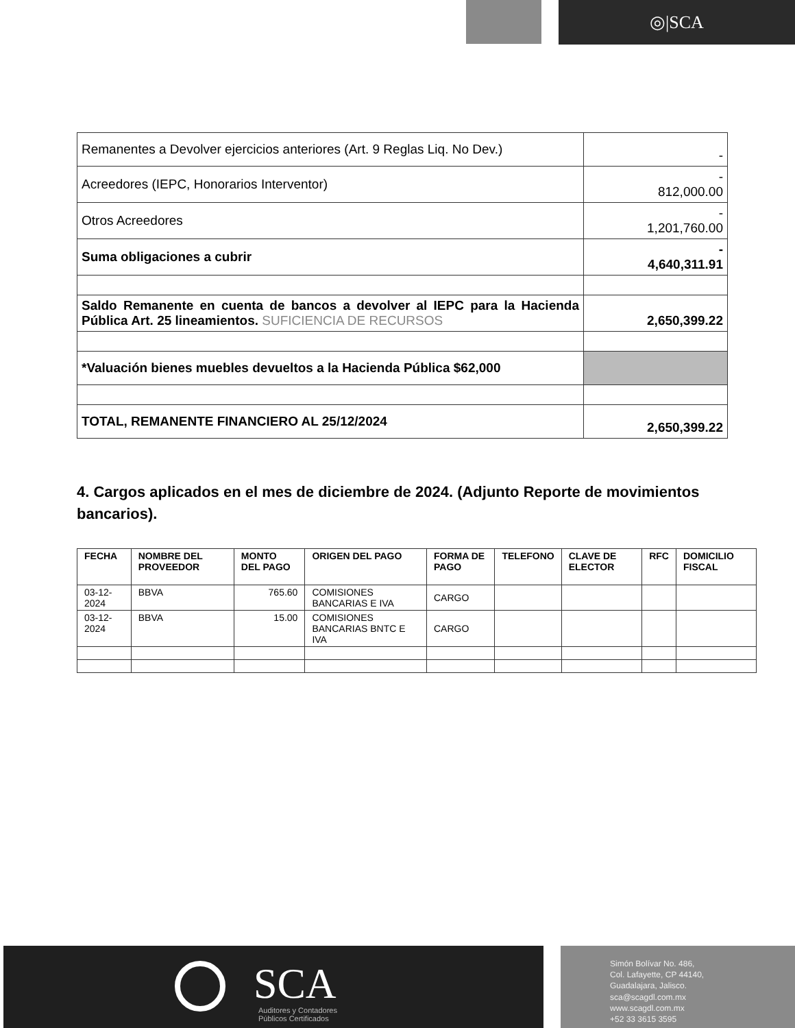◎|SCA
| Remanentes a Devolver ejercicios anteriores (Art. 9 Reglas Liq. No Dev.) | - |
| Acreedores (IEPC, Honorarios Interventor) | - 812,000.00 |
| Otros Acreedores | - 1,201,760.00 |
| Suma obligaciones a cubrir | - 4,640,311.91 |
| Saldo Remanente en cuenta de bancos a devolver al IEPC para la Hacienda Pública Art. 25 lineamientos. SUFICIENCIA DE RECURSOS | 2,650,399.22 |
| *Valuación bienes muebles devueltos a la Hacienda Pública $62,000 | |
| TOTAL, REMANENTE FINANCIERO AL 25/12/2024 | 2,650,399.22 |
4. Cargos aplicados en el mes de diciembre de 2024. (Adjunto Reporte de movimientos bancarios).
| FECHA | NOMBRE DEL PROVEEDOR | MONTO DEL PAGO | ORIGEN DEL PAGO | FORMA DE PAGO | TELEFONO | CLAVE DE ELECTOR | RFC | DOMICILIO FISCAL |
| --- | --- | --- | --- | --- | --- | --- | --- | --- |
| 03-12-2024 | BBVA | 765.60 | COMISIONES BANCARIAS E IVA | CARGO | | | | |
| 03-12-2024 | BBVA | 15.00 | COMISIONES BANCARIAS BNTC E IVA | CARGO | | | | |
SCA
Auditores y Contadores
Públicos Certificados
Simón Bolívar No. 486,
Col. Lafayette, CP 44140,
Guadalajara, Jalisco.
sca@scagdl.com.mx
www.scagdl.com.mx
+52 33 3615 3595